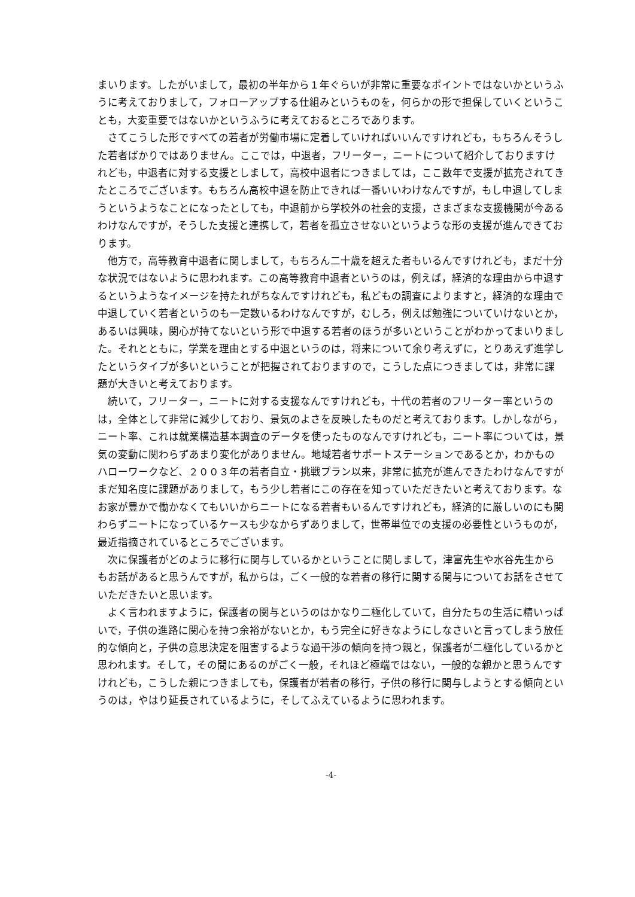まいります。したがいまして，最初の半年から１年ぐらいが非常に重要なポイントではないかというふうに考えておりまして，フォローアップする仕組みというものを，何らかの形で担保していくということも，大変重要ではないかというふうに考えておるところであります。
さてこうした形ですべての若者が労働市場に定着していければいいんですけれども，もちろんそうした若者ばかりではありません。ここでは，中退者，フリーター，ニートについて紹介しておりますけれども，中退者に対する支援としまして，高校中退者につきましては，ここ数年で支援が拡充されてきたところでございます。もちろん高校中退を防止できれば一番いいわけなんですが，もし中退してしまうというようなことになったとしても，中退前から学校外の社会的支援，さまざまな支援機関が今あるわけなんですが，そうした支援と連携して，若者を孤立させないというような形の支援が進んできております。
他方で，高等教育中退者に関しまして，もちろん二十歳を超えた者もいるんですけれども，まだ十分な状況ではないように思われます。この高等教育中退者というのは，例えば，経済的な理由から中退するというようなイメージを持たれがちなんですけれども，私どもの調査によりますと，経済的な理由で中退していく若者というのも一定数いるわけなんですが，むしろ，例えば勉強についていけないとか，あるいは興味，関心が持てないという形で中退する若者のほうが多いということがわかってまいりました。それとともに，学業を理由とする中退というのは，将来について余り考えずに，とりあえず進学したというタイプが多いということが把握されておりますので，こうした点につきましては，非常に課題が大きいと考えております。
続いて，フリーター，ニートに対する支援なんですけれども，十代の若者のフリーター率というのは，全体として非常に減少しており、景気のよさを反映したものだと考えております。しかしながら，ニート率、これは就業構造基本調査のデータを使ったものなんですけれども，ニート率については，景気の変動に関わらずあまり変化がありません。地域若者サポートステーションであるとか，わかものハローワークなど、２００３年の若者自立・挑戦プラン以来，非常に拡充が進んできたわけなんですがまだ知名度に課題がありまして，もう少し若者にこの存在を知っていただきたいと考えております。なお家が豊かで働かなくてもいいからニートになる若者もいるんですけれども，経済的に厳しいのにも関わらずニートになっているケースも少なからずありまして，世帯単位での支援の必要性というものが，最近指摘されているところでございます。
次に保護者がどのように移行に関与しているかということに関しまして，津富先生や水谷先生からもお話があると思うんですが，私からは，ごく一般的な若者の移行に関する関与についてお話をさせていただきたいと思います。
よく言われますように，保護者の関与というのはかなり二極化していて，自分たちの生活に精いっぱいで，子供の進路に関心を持つ余裕がないとか，もう完全に好きなようにしなさいと言ってしまう放任的な傾向と，子供の意思決定を阻害するような過干渉の傾向を持つ親と，保護者が二極化しているかと思われます。そして，その間にあるのがごく一般，それほど極端ではない，一般的な親かと思うんですけれども，こうした親につきましても，保護者が若者の移行，子供の移行に関与しようとする傾向というのは，やはり延長されているように，そしてふえているように思われます。
-4-